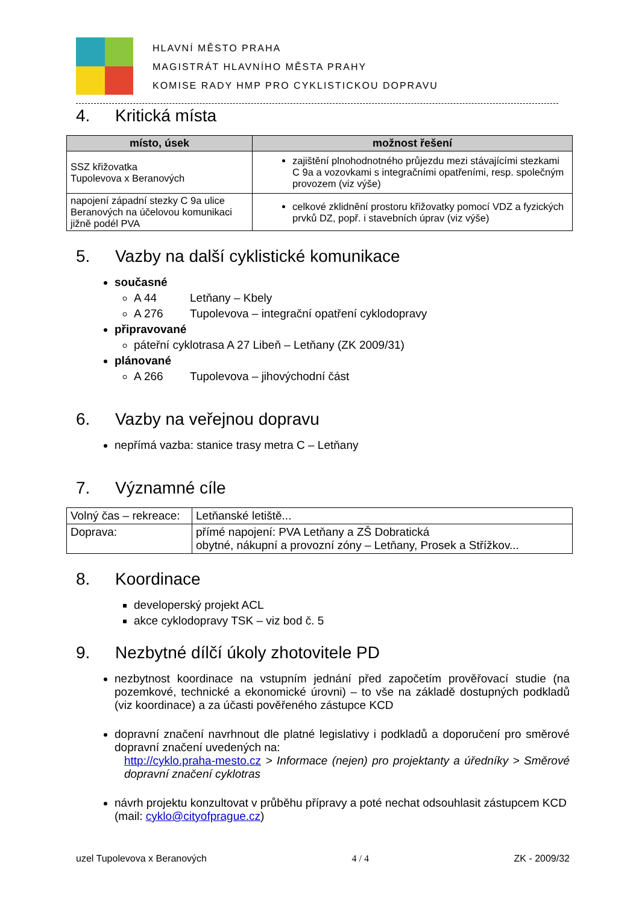HLAVNÍ MĚSTO PRAHA
MAGISTRÁT HLAVNÍHO MĚSTA PRAHY
KOMISE RADY HMP PRO CYKLISTICKOU DOPRAVU
4. Kritická místa
| místo, úsek | možnost řešení |
| --- | --- |
| SSZ křižovatka Tupolevova x Beranových | zajištění plnohodnotného průjezdu mezi stávajícími stezkami C 9a a vozovkami s integračními opatřeními, resp. společným provozem (viz výše) |
| napojení západní stezky C 9a ulice Beranových na účelovou komunikaci jižně podél PVA | celkové zklidnění prostoru křižovatky pomocí VDZ a fyzických prvků DZ, popř. i stavebních úprav (viz výše) |
5. Vazby na další cyklistické komunikace
současné
A 44 Letňany – Kbely
A 276 Tupolevova – integrační opatření cyklodopravy
připravované
páteřní cyklotrasa A 27 Libeň – Letňany (ZK 2009/31)
plánované
A 266 Tupolevova – jihovýchodní část
6. Vazby na veřejnou dopravu
nepřímá vazba: stanice trasy metra C – Letňany
7. Významné cíle
| Volný čas – rekreace: | Letňanské letiště... |
| Doprava: | přímé napojení: PVA Letňany a ZŠ Dobratická obytné, nákupní a provozní zóny – Letňany, Prosek a Střížkov... |
8. Koordinace
developerský projekt ACL
akce cyklodopravy TSK – viz bod č. 5
9. Nezbytné dílčí úkoly zhotovitele PD
nezbytnost koordinace na vstupním jednání před započetím prověřovací studie (na pozemkové, technické a ekonomické úrovni) – to vše na základě dostupných podkladů (viz koordinace) a za účasti pověřeného zástupce KCD
dopravní značení navrhnout dle platné legislativy i podkladů a doporučení pro směrové dopravní značení uvedených na:
http://cyklo.praha-mesto.cz > Informace (nejen) pro projektanty a úředníky > Směrové dopravní značení cyklotras
návrh projektu konzultovat v průběhu přípravy a poté nechat odsouhlasit zástupcem KCD (mail: cyklo@cityofprague.cz)
uzel Tupolevova x Beranových 4 / 4 ZK - 2009/32